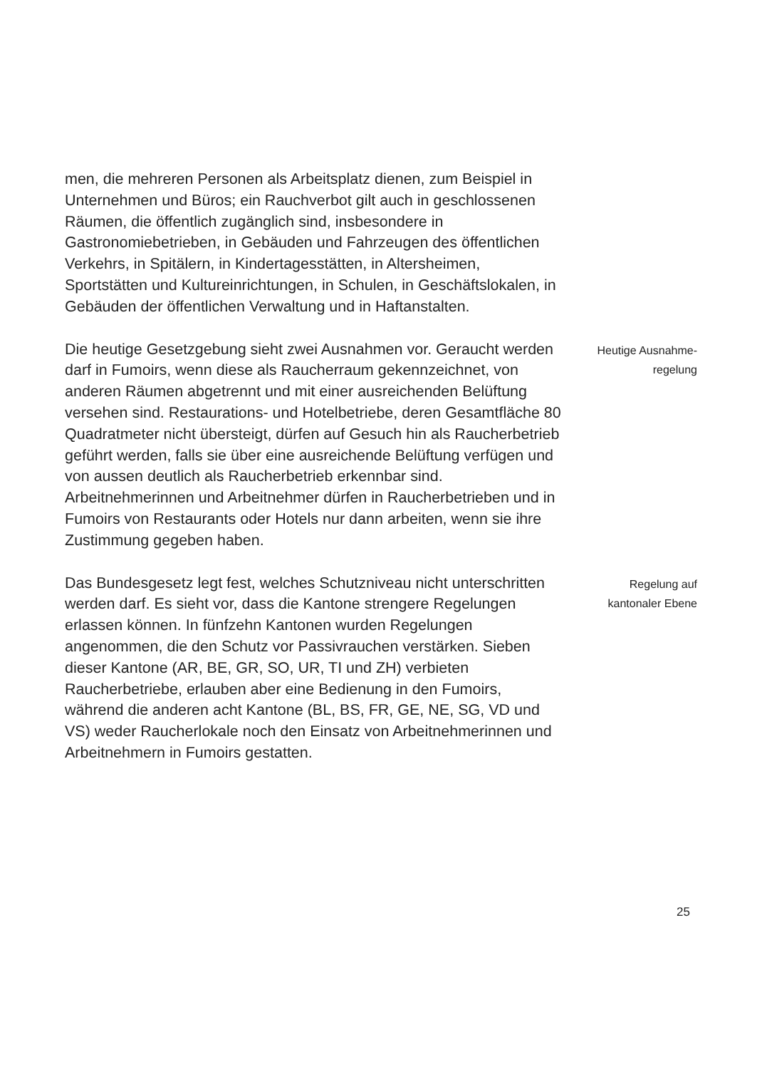men, die mehreren Personen als Arbeitsplatz dienen, zum Beispiel in Unternehmen und Büros; ein Rauchverbot gilt auch in geschlossenen Räumen, die öffentlich zugänglich sind, insbesondere in Gastronomiebetrieben, in Gebäuden und Fahrzeugen des öffentlichen Verkehrs, in Spitälern, in Kinder­tagesstätten, in Altersheimen, Sportstätten und Kultur­einrichtungen, in Schulen, in Geschäftslokalen, in Gebäuden der öffentlichen Verwaltung und in Haftanstalten.
Die heutige Gesetzgebung sieht zwei Ausnahmen vor. Geraucht werden darf in Fumoirs, wenn diese als Raucherraum gekennzeichnet, von anderen Räumen abgetrennt und mit einer ausreichenden Belüftung versehen sind. Restaurations- und Hotelbetriebe, deren Gesamtfläche 80 Quadratmeter nicht übersteigt, dürfen auf Gesuch hin als Raucherbetrieb geführt werden, falls sie über eine ausreichende Belüftung verfügen und von aussen deutlich als Raucherbetrieb erkenn­bar sind. Arbeitnehmerinnen und Arbeitnehmer dürfen in Raucherbetrieben und in Fumoirs von Restaurants oder Hotels nur dann arbeiten, wenn sie ihre Zustimmung gegeben haben.
Heutige Ausnahme-
regelung
Das Bundesgesetz legt fest, welches Schutzniveau nicht unterschritten werden darf. Es sieht vor, dass die Kantone strengere Regelungen erlassen können. In fünfzehn Kantonen wurden Regelungen angenommen, die den Schutz vor Passiv­rauchen verstärken. Sieben dieser Kantone (AR, BE, GR, SO, UR, TI und ZH) verbieten Raucherbetriebe, erlauben aber eine Bedienung in den Fumoirs, während die anderen acht Kantone (BL, BS, FR, GE, NE, SG, VD und VS) weder Raucherlokale noch den Einsatz von Arbeitnehmerinnen und Arbeitnehmern in Fumoirs gestatten.
Regelung auf
kantonaler Ebene
25